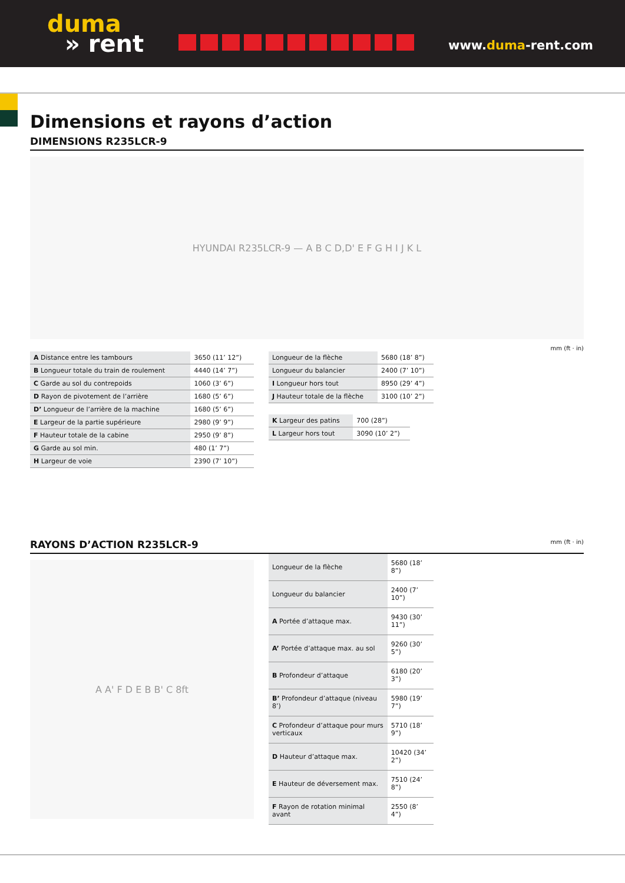duma
» rent
www.duma-rent.com
Dimensions et rayons d’action
DIMENSIONS R235LCR-9
HYUNDAI R235LCR-9 — A B C D,D' E F G H I J K L
mm (ft · in)
| A Distance entre les tambours | 3650 (11’ 12”) |
| B Longueur totale du train de roulement | 4440 (14’ 7”) |
| C Garde au sol du contrepoids | 1060 (3’ 6”) |
| D Rayon de pivotement de l’arrière | 1680 (5’ 6”) |
| D’ Longueur de l’arrière de la machine | 1680 (5’ 6”) |
| E Largeur de la partie supérieure | 2980 (9’ 9”) |
| F Hauteur totale de la cabine | 2950 (9’ 8”) |
| G Garde au sol min. | 480 (1’ 7”) |
| H Largeur de voie | 2390 (7’ 10”) |
| Longueur de la flèche | 5680 (18’ 8”) |
| Longueur du balancier | 2400 (7’ 10”) |
| I Longueur hors tout | 8950 (29’ 4”) |
| J Hauteur totale de la flèche | 3100 (10’ 2”) |
| K Largeur des patins | 700 (28”) |
| L Largeur hors tout | 3090 (10’ 2”) |
RAYONS D’ACTION R235LCR-9 mm (ft · in)
A A' F D E B B' C 8ft
| Longueur de la flèche | 5680 (18’ 8”) |
| Longueur du balancier | 2400 (7’ 10”) |
| A Portée d’attaque max. | 9430 (30’ 11”) |
| A’ Portée d’attaque max. au sol | 9260 (30’ 5”) |
| B Profondeur d’attaque | 6180 (20’ 3”) |
| B’ Profondeur d’attaque (niveau 8’) | 5980 (19’ 7”) |
| C Profondeur d’attaque pour murs verticaux | 5710 (18’ 9”) |
| D Hauteur d’attaque max. | 10420 (34’ 2”) |
| E Hauteur de déversement max. | 7510 (24’ 8”) |
| F Rayon de rotation minimal avant | 2550 (8’ 4”) |